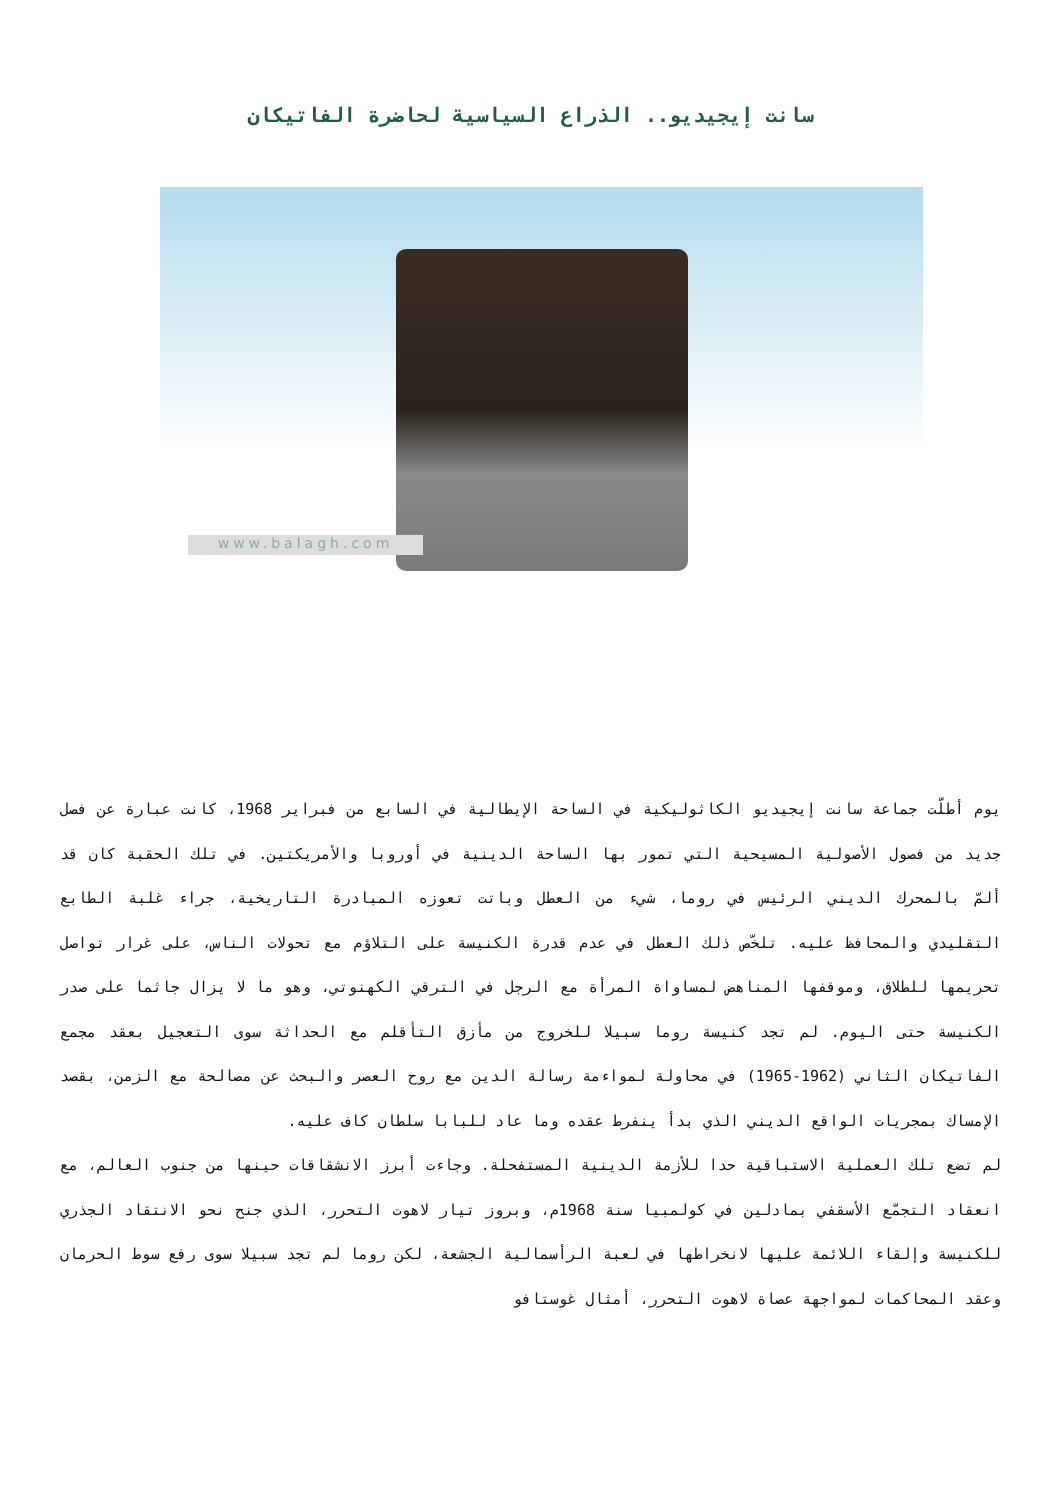سانت إيجيديو.. الذراع السياسية لحاضرة الفاتيكان
www.balagh.com
يوم أطلّت جماعة سانت إيجيديو الكاثوليكية في الساحة الإيطالية في السابع من فبراير 1968، كانت عبارة عن فصل جديد من فصول الأصولية المسيحية التي تمور بها الساحة الدينية في أوروبا والأمريكتين. في تلك الحقبة كان قد ألمّ بالمحرك الديني الرئيس في روما، شيء من العطل وباتت تعوزه المبادرة التاريخية، جراء غلبة الطابع التقليدي والمحافظ عليه. تلخّص ذلك العطل في عدم قدرة الكنيسة على التلاؤم مع تحولات الناس، على غرار تواصل تحريمها للطلاق، وموقفها المناهض لمساواة المرأة مع الرجل في الترقي الكهنوتي، وهو ما لا يزال جاثما على صدر الكنيسة حتى اليوم. لم تجد كنيسة روما سبيلا للخروج من مأزق التأقلم مع الحداثة سوى التعجيل بعقد مجمع الفاتيكان الثاني (1962-1965) في محاولة لمواءمة رسالة الدين مع روح العصر والبحث عن مصالحة مع الزمن، بقصد الإمساك بمجريات الواقع الديني الذي بدأ ينفرط عقده وما عاد للبابا سلطان كاف عليه.
لم تضع تلك العملية الاستباقية حدا للأزمة الدينية المستفحلة. وجاءت أبرز الانشقاقات حينها من جنوب العالم، مع انعقاد التجمّع الأسقفي بمادلين في كولمبيا سنة 1968م، وبروز تيار لاهوت التحرر، الذي جنح نحو الانتقاد الجذري للكنيسة وإلقاء اللائمة عليها لانخراطها في لعبة الرأسمالية الجشعة، لكن روما لم تجد سبيلا سوى رفع سوط الحرمان وعقد المحاكمات لمواجهة عصاة لاهوت التحرر، أمثال غوستافو